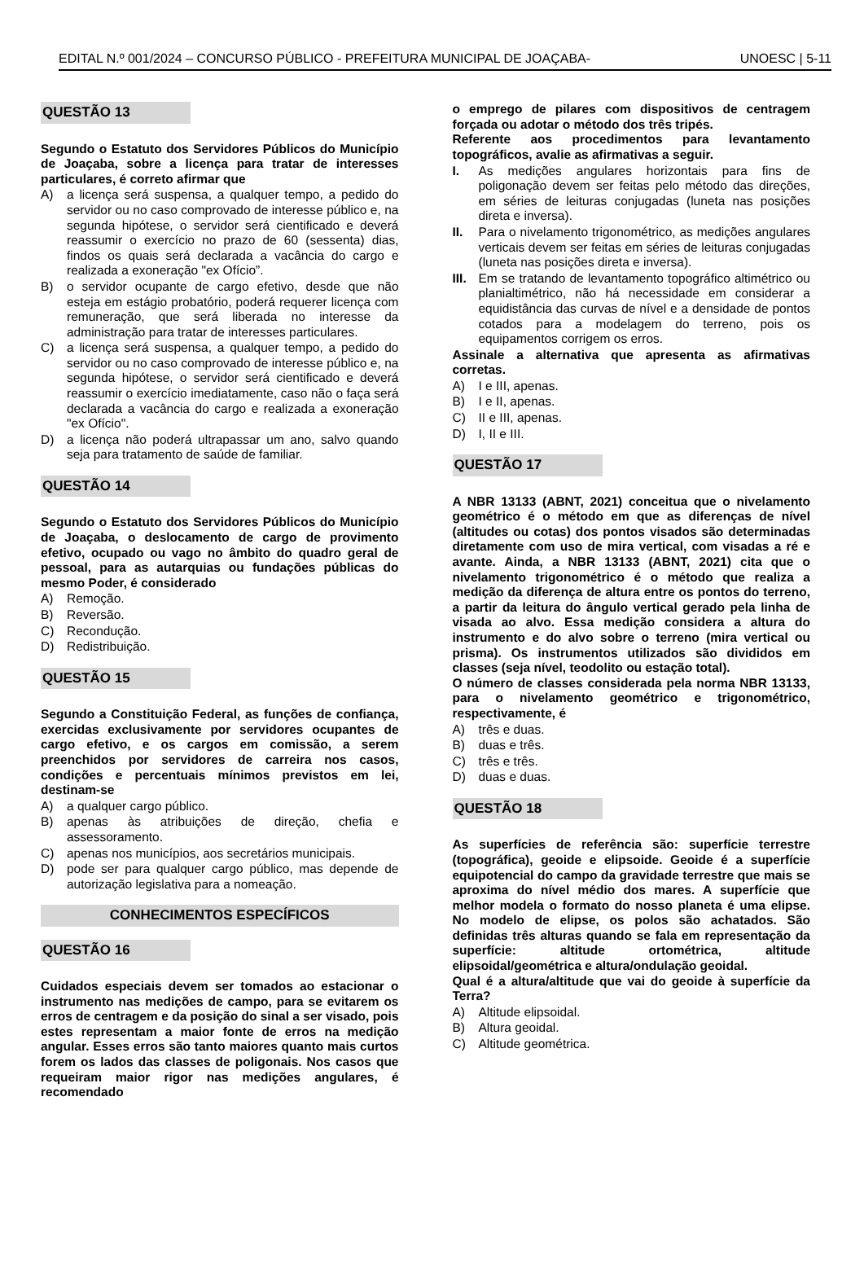EDITAL N.º 001/2024 – CONCURSO PÚBLICO - PREFEITURA MUNICIPAL DE JOAÇABA- UNOESC | 5-11
QUESTÃO 13
Segundo o Estatuto dos Servidores Públicos do Município de Joaçaba, sobre a licença para tratar de interesses particulares, é correto afirmar que
A) a licença será suspensa, a qualquer tempo, a pedido do servidor ou no caso comprovado de interesse público e, na segunda hipótese, o servidor será cientificado e deverá reassumir o exercício no prazo de 60 (sessenta) dias, findos os quais será declarada a vacância do cargo e realizada a exoneração "ex Ofício”.
B) o servidor ocupante de cargo efetivo, desde que não esteja em estágio probatório, poderá requerer licença com remuneração, que será liberada no interesse da administração para tratar de interesses particulares.
C) a licença será suspensa, a qualquer tempo, a pedido do servidor ou no caso comprovado de interesse público e, na segunda hipótese, o servidor será cientificado e deverá reassumir o exercício imediatamente, caso não o faça será declarada a vacância do cargo e realizada a exoneração "ex Ofício".
D) a licença não poderá ultrapassar um ano, salvo quando seja para tratamento de saúde de familiar.
QUESTÃO 14
Segundo o Estatuto dos Servidores Públicos do Município de Joaçaba, o deslocamento de cargo de provimento efetivo, ocupado ou vago no âmbito do quadro geral de pessoal, para as autarquias ou fundações públicas do mesmo Poder, é considerado
A) Remoção.
B) Reversão.
C) Recondução.
D) Redistribuição.
QUESTÃO 15
Segundo a Constituição Federal, as funções de confiança, exercidas exclusivamente por servidores ocupantes de cargo efetivo, e os cargos em comissão, a serem preenchidos por servidores de carreira nos casos, condições e percentuais mínimos previstos em lei, destinam-se
A) a qualquer cargo público.
B) apenas às atribuições de direção, chefia e assessoramento.
C) apenas nos municípios, aos secretários municipais.
D) pode ser para qualquer cargo público, mas depende de autorização legislativa para a nomeação.
CONHECIMENTOS ESPECÍFICOS
QUESTÃO 16
Cuidados especiais devem ser tomados ao estacionar o instrumento nas medições de campo, para se evitarem os erros de centragem e da posição do sinal a ser visado, pois estes representam a maior fonte de erros na medição angular. Esses erros são tanto maiores quanto mais curtos forem os lados das classes de poligonais. Nos casos que requeiram maior rigor nas medições angulares, é recomendado
o emprego de pilares com dispositivos de centragem forçada ou adotar o método dos três tripés.
Referente aos procedimentos para levantamento topográficos, avalie as afirmativas a seguir.
I. As medições angulares horizontais para fins de poligonação devem ser feitas pelo método das direções, em séries de leituras conjugadas (luneta nas posições direta e inversa).
II. Para o nivelamento trigonométrico, as medições angulares verticais devem ser feitas em séries de leituras conjugadas (luneta nas posições direta e inversa).
III. Em se tratando de levantamento topográfico altimétrico ou planialtimétrico, não há necessidade em considerar a equidistância das curvas de nível e a densidade de pontos cotados para a modelagem do terreno, pois os equipamentos corrigem os erros.
Assinale a alternativa que apresenta as afirmativas corretas.
A) I e III, apenas.
B) I e II, apenas.
C) II e III, apenas.
D) I, II e III.
QUESTÃO 17
A NBR 13133 (ABNT, 2021) conceitua que o nivelamento geométrico é o método em que as diferenças de nível (altitudes ou cotas) dos pontos visados são determinadas diretamente com uso de mira vertical, com visadas a ré e avante. Ainda, a NBR 13133 (ABNT, 2021) cita que o nivelamento trigonométrico é o método que realiza a medição da diferença de altura entre os pontos do terreno, a partir da leitura do ângulo vertical gerado pela linha de visada ao alvo. Essa medição considera a altura do instrumento e do alvo sobre o terreno (mira vertical ou prisma). Os instrumentos utilizados são divididos em classes (seja nível, teodolito ou estação total).
O número de classes considerada pela norma NBR 13133, para o nivelamento geométrico e trigonométrico, respectivamente, é
A) três e duas.
B) duas e três.
C) três e três.
D) duas e duas.
QUESTÃO 18
As superfícies de referência são: superfície terrestre (topográfica), geoide e elipsoide. Geoide é a superfície equipotencial do campo da gravidade terrestre que mais se aproxima do nível médio dos mares. A superfície que melhor modela o formato do nosso planeta é uma elipse. No modelo de elipse, os polos são achatados. São definidas três alturas quando se fala em representação da superfície: altitude ortométrica, altitude elipsoidal/geométrica e altura/ondulação geoidal.
Qual é a altura/altitude que vai do geoide à superfície da Terra?
A) Altitude elipsoidal.
B) Altura geoidal.
C) Altitude geométrica.